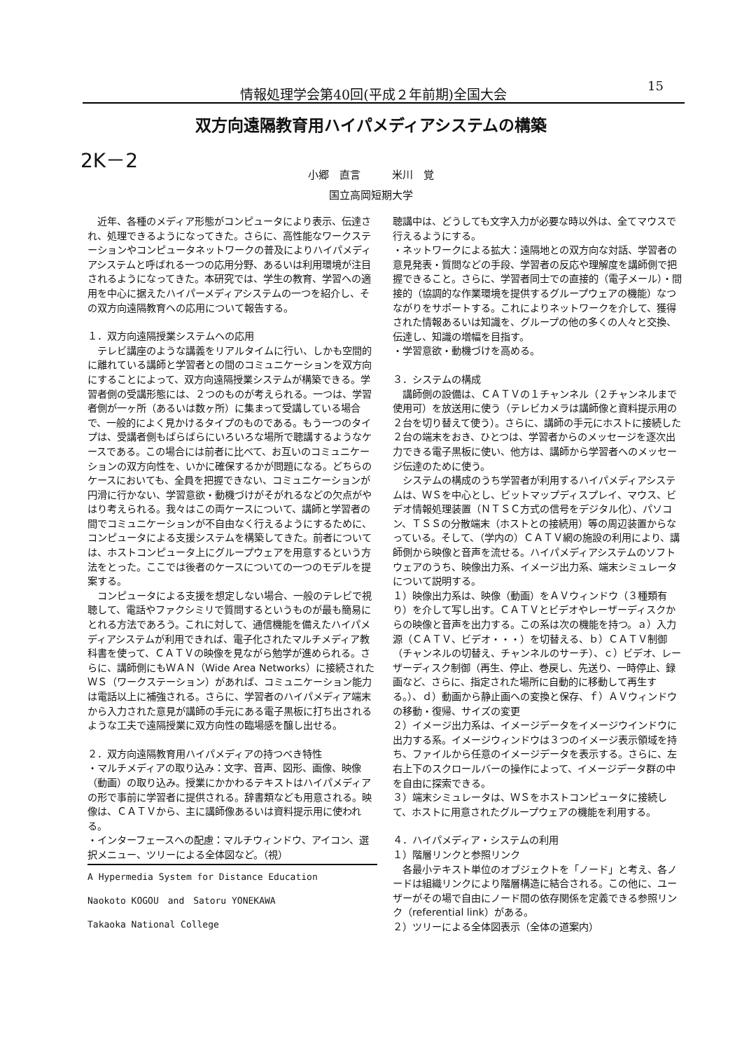情報処理学会第40回(平成２年前期)全国大会 15
双方向遠隔教育用ハイパメディアシステムの構築
2K－2
小郷　直言　　　米川　覚
国立高岡短期大学
　近年、各種のメディア形態がコンピュータにより表示、伝達され、処理できるようになってきた。さらに、高性能なワークステーションやコンピュータネットワークの普及によりハイパメディアシステムと呼ばれる一つの応用分野、あるいは利用環境が注目されるようになってきた。本研究では、学生の教育、学習への適用を中心に据えたハイパーメディアシステムの一つを紹介し、その双方向遠隔教育への応用について報告する。
１．双方向遠隔授業システムへの応用
　テレビ講座のような講義をリアルタイムに行い、しかも空間的に離れている講師と学習者との間のコミュニケーションを双方向にすることによって、双方向遠隔授業システムが構築できる。学習者側の受講形態には、２つのものが考えられる。一つは、学習者側が一ヶ所（あるいは数ヶ所）に集まって受講している場合で、一般的によく見かけるタイプのものである。もう一つのタイプは、受講者側もばらばらにいろいろな場所で聴講するようなケースである。この場合には前者に比べて、お互いのコミュニケーションの双方向性を、いかに確保するかが問題になる。どちらのケースにおいても、全員を把握できない、コミュニケーションが円滑に行かない、学習意欲・動機づけがそがれるなどの欠点がやはり考えられる。我々はこの両ケースについて、講師と学習者の間でコミュニケーションが不自由なく行えるようにするために、コンピュータによる支援システムを構築してきた。前者については、ホストコンピュータ上にグループウェアを用意するという方法をとった。ここでは後者のケースについての一つのモデルを提案する。
　コンピュータによる支援を想定しない場合、一般のテレビで視聴して、電話やファクシミリで質問するというものが最も簡易にとれる方法であろう。これに対して、通信機能を備えたハイパメディアシステムが利用できれば、電子化されたマルチメディア教科書を使って、ＣＡＴＶの映像を見ながら勉学が進められる。さらに、講師側にもＷＡＮ（Wide Area Networks）に接続されたＷＳ（ワークステーション）があれば、コミュニケーション能力は電話以上に補強される。さらに、学習者のハイパメディア端末から入力された意見が講師の手元にある電子黒板に打ち出されるような工夫で遠隔授業に双方向性の臨場感を醸し出せる。
２．双方向遠隔教育用ハイパメディアの持つべき特性
・マルチメディアの取り込み：文字、音声、図形、画像、映像（動画）の取り込み。授業にかかわるテキストはハイパメディアの形で事前に学習者に提供される。辞書類なども用意される。映像は、ＣＡＴＶから、主に講師像あるいは資料提示用に使われる。
・インターフェースへの配慮：マルチウィンドウ、アイコン、選択メニュー、ツリーによる全体図など。（視）
A Hypermedia System for Distance Education
Naokoto KOGOU　and　Satoru YONEKAWA
Takaoka National College
聴講中は、どうしても文字入力が必要な時以外は、全てマウスで行えるようにする。
・ネットワークによる拡大：遠隔地との双方向な対話、学習者の意見発表・質問などの手段、学習者の反応や理解度を講師側で把握できること。さらに、学習者同士での直接的（電子メール）・間接的（協調的な作業環境を提供するグループウェアの機能）なつながりをサポートする。これによりネットワークを介して、獲得された情報あるいは知識を、グループの他の多くの人々と交換、伝達し、知識の増幅を目指す。
・学習意欲・動機づけを高める。
３．システムの構成
　講師側の設備は、ＣＡＴＶの１チャンネル（２チャンネルまで使用可）を放送用に使う（テレビカメラは講師像と資料提示用の２台を切り替えて使う）。さらに、講師の手元にホストに接続した２台の端末をおき、ひとつは、学習者からのメッセージを逐次出力できる電子黒板に使い、他方は、講師から学習者へのメッセージ伝達のために使う。
　システムの構成のうち学習者が利用するハイパメディアシステムは、ＷＳを中心とし、ビットマップディスプレイ、マウス、ビデオ情報処理装置（ＮＴＳＣ方式の信号をデジタル化）、パソコン、ＴＳＳの分散端末（ホストとの接続用）等の周辺装置からなっている。そして、（学内の）ＣＡＴＶ網の施設の利用により、講師側から映像と音声を流せる。ハイパメディアシステムのソフトウェアのうち、映像出力系、イメージ出力系、端末シミュレータについて説明する。
１）映像出力系は、映像（動画）をＡＶウィンドウ（３種類有り）を介して写し出す。ＣＡＴＶとビデオやレーザーディスクからの映像と音声を出力する。この系は次の機能を持つ。ａ）入力源（ＣＡＴＶ、ビデオ・・・）を切替える、ｂ）ＣＡＴＶ制御（チャンネルの切替え、チャンネルのサーチ）、ｃ）ビデオ、レーザーディスク制御（再生、停止、巻戻し、先送り、一時停止、録画など、さらに、指定された場所に自動的に移動して再生する。）、ｄ）動画から静止画への変換と保存、ｆ）ＡＶウィンドウの移動・復帰、サイズの変更
２）イメージ出力系は、イメージデータをイメージウインドウに出力する系。イメージウィンドウは３つのイメージ表示領域を持ち、ファイルから任意のイメージデータを表示する。さらに、左右上下のスクロールバーの操作によって、イメージデータ群の中を自由に探索できる。
３）端末シミュレータは、ＷＳをホストコンピュータに接続して、ホストに用意されたグループウェアの機能を利用する。
４．ハイパメディア・システムの利用
１）階層リンクと参照リンク
　各最小テキスト単位のオブジェクトを「ノード」と考え、各ノードは組織リンクにより階層構造に結合される。この他に、ユーザーがその場で自由にノード間の依存関係を定義できる参照リンク（referential link）がある。
２）ツリーによる全体図表示（全体の道案内）